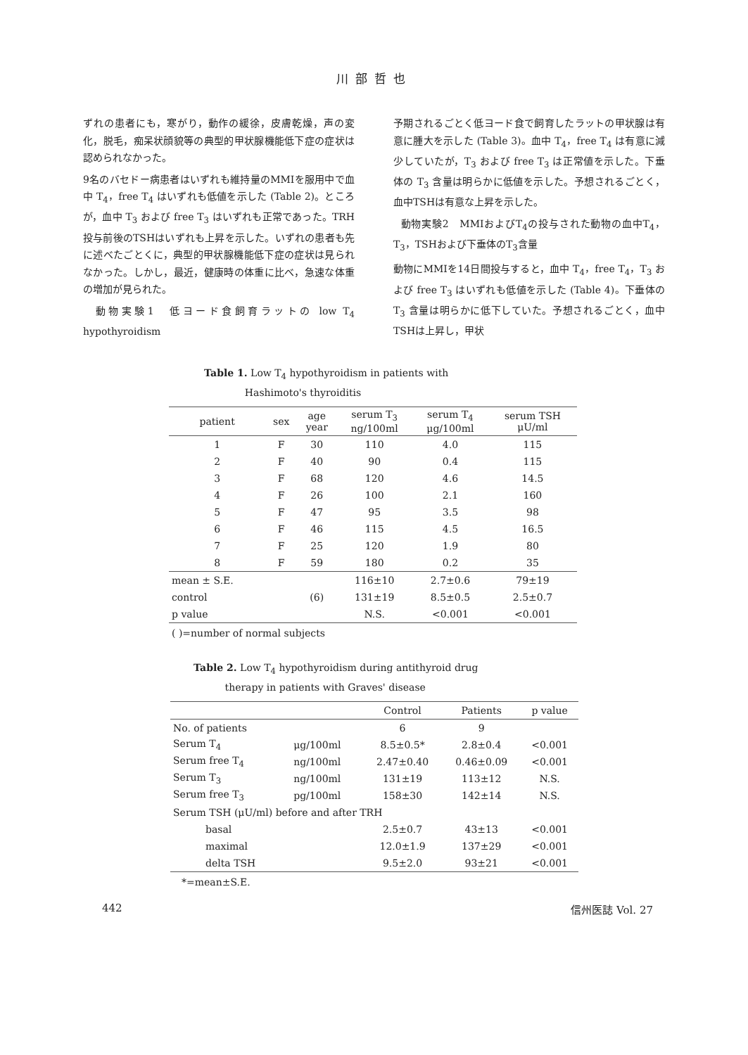川部哲也
ずれの患者にも，寒がり，動作の緩徐，皮膚乾燥，声の変化，脱毛，痴呆状顔貌等の典型的甲状腺機能低下症の症状は認められなかった。
9名のバセドー病患者はいずれも維持量のMMIを服用中で血中 T<sub>4</sub>，free T<sub>4</sub> はいずれも低値を示した (Table 2)。ところが，血中 T<sub>3</sub> および free T<sub>3</sub> はいずれも正常であった。TRH投与前後のTSHはいずれも上昇を示した。いずれの患者も先に述べたごとくに，典型的甲状腺機能低下症の症状は見られなかった。しかし，最近，健康時の体重に比べ，急速な体重の増加が見られた。
動物実験1　低ヨード食飼育ラットの low T<sub>4</sub> hypothyroidism
予期されるごとく低ヨード食で飼育したラットの甲状腺は有意に腫大を示した (Table 3)。血中 T<sub>4</sub>，free T<sub>4</sub> は有意に減少していたが，T<sub>3</sub> および free T<sub>3</sub> は正常値を示した。下垂体の T<sub>3</sub> 含量は明らかに低値を示した。予想されるごとく，血中TSHは有意な上昇を示した。
動物実験2　MMIおよびT<sub>4</sub>の投与された動物の血中T<sub>4</sub>，T<sub>3</sub>，TSHおよび下垂体のT<sub>3</sub>含量
動物にMMIを14日間投与すると，血中 T<sub>4</sub>，free T<sub>4</sub>，T<sub>3</sub> および free T<sub>3</sub> はいずれも低値を示した (Table 4)。下垂体の T<sub>3</sub> 含量は明らかに低下していた。予想されるごとく，血中TSHは上昇し，甲状
Table 1. Low T<sub>4</sub> hypothyroidism in patients with
Hashimoto's thyroiditis
| patient | sex | age year | serum T<sub>3</sub> ng/100ml | serum T<sub>4</sub> μg/100ml | serum TSH μU/ml |
| --- | --- | --- | --- | --- | --- |
| 1 | F | 30 | 110 | 4.0 | 115 |
| 2 | F | 40 | 90 | 0.4 | 115 |
| 3 | F | 68 | 120 | 4.6 | 14.5 |
| 4 | F | 26 | 100 | 2.1 | 160 |
| 5 | F | 47 | 95 | 3.5 | 98 |
| 6 | F | 46 | 115 | 4.5 | 16.5 |
| 7 | F | 25 | 120 | 1.9 | 80 |
| 8 | F | 59 | 180 | 0.2 | 35 |
| mean ± S.E. | | | 116±10 | 2.7±0.6 | 79±19 |
| control | | (6) | 131±19 | 8.5±0.5 | 2.5±0.7 |
| p value | | | N.S. | <0.001 | <0.001 |
( )=number of normal subjects
Table 2. Low T<sub>4</sub> hypothyroidism during antithyroid drug
therapy in patients with Graves' disease
| | | Control | Patients | p value |
| --- | --- | --- | --- | --- |
| No. of patients | | 6 | 9 | |
| Serum T<sub>4</sub> | μg/100ml | 8.5±0.5* | 2.8±0.4 | <0.001 |
| Serum free T<sub>4</sub> | ng/100ml | 2.47±0.40 | 0.46±0.09 | <0.001 |
| Serum T<sub>3</sub> | ng/100ml | 131±19 | 113±12 | N.S. |
| Serum free T<sub>3</sub> | pg/100ml | 158±30 | 142±14 | N.S. |
| Serum TSH (μU/ml) before and after TRH | | | | |
| basal | | 2.5±0.7 | 43±13 | <0.001 |
| maximal | | 12.0±1.9 | 137±29 | <0.001 |
| delta TSH | | 9.5±2.0 | 93±21 | <0.001 |
*=mean±S.E.
442 信州医誌 Vol. 27